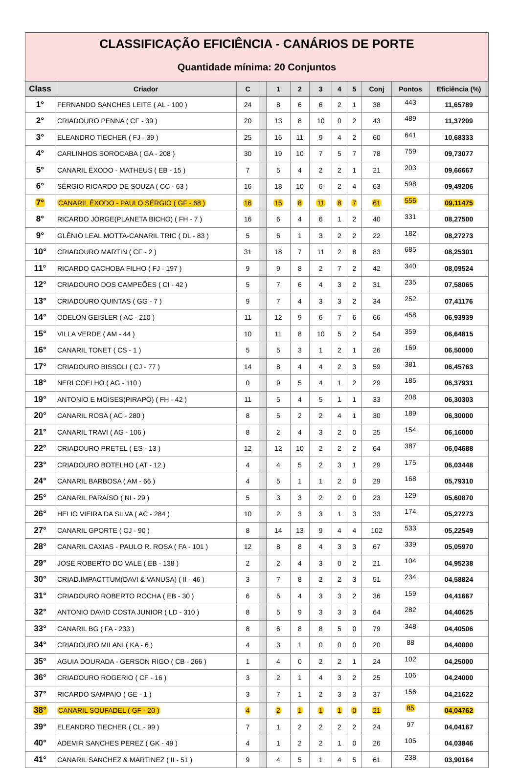CLASSIFICAÇÃO EFICIÊNCIA - CANÁRIOS DE PORTE
Quantidade mínima: 20 Conjuntos
| Class | Criador | C | | 1 | 2 | 3 | 4 | 5 | Conj | Pontos | Eficiência (%) |
| --- | --- | --- | --- | --- | --- | --- | --- | --- | --- | --- | --- |
| 1° | FERNANDO SANCHES LEITE ( AL - 100 ) | 24 | | 8 | 6 | 6 | 2 | 1 | 38 | 443 | 11,65789 |
| 2° | CRIADOURO PENNA ( CF - 39 ) | 20 | | 13 | 8 | 10 | 0 | 2 | 43 | 489 | 11,37209 |
| 3° | ELEANDRO TIECHER ( FJ - 39 ) | 25 | | 16 | 11 | 9 | 4 | 2 | 60 | 641 | 10,68333 |
| 4° | CARLINHOS SOROCABA ( GA - 208 ) | 30 | | 19 | 10 | 7 | 5 | 7 | 78 | 759 | 09,73077 |
| 5° | CANARIL ÊXODO - MATHEUS ( EB - 15 ) | 7 | | 5 | 4 | 2 | 2 | 1 | 21 | 203 | 09,66667 |
| 6° | SÉRGIO RICARDO DE SOUZA ( CC - 63 ) | 16 | | 18 | 10 | 6 | 2 | 4 | 63 | 598 | 09,49206 |
| 7° | CANARIL ÊXODO - PAULO SÉRGIO ( GF - 68 ) | 16 | | 15 | 8 | 11 | 8 | 7 | 61 | 556 | 09,11475 |
| 8° | RICARDO JORGE(PLANETA BICHO) ( FH - 7 ) | 16 | | 6 | 4 | 6 | 1 | 2 | 40 | 331 | 08,27500 |
| 9° | GLÊNIO LEAL MOTTA-CANARIL TRIC ( DL - 83 ) | 5 | | 6 | 1 | 3 | 2 | 2 | 22 | 182 | 08,27273 |
| 10° | CRIADOURO MARTIN ( CF - 2 ) | 31 | | 18 | 7 | 11 | 2 | 8 | 83 | 685 | 08,25301 |
| 11° | RICARDO CACHOBA FILHO ( FJ - 197 ) | 9 | | 9 | 8 | 2 | 7 | 2 | 42 | 340 | 08,09524 |
| 12° | CRIADOURO DOS CAMPEÕES ( CI - 42 ) | 5 | | 7 | 6 | 4 | 3 | 2 | 31 | 235 | 07,58065 |
| 13° | CRIADOURO QUINTAS ( GG - 7 ) | 9 | | 7 | 4 | 3 | 3 | 2 | 34 | 252 | 07,41176 |
| 14° | ODELON GEISLER ( AC - 210 ) | 11 | | 12 | 9 | 6 | 7 | 6 | 66 | 458 | 06,93939 |
| 15° | VILLA VERDE ( AM - 44 ) | 10 | | 11 | 8 | 10 | 5 | 2 | 54 | 359 | 06,64815 |
| 16° | CANARIL TONET ( CS - 1 ) | 5 | | 5 | 3 | 1 | 2 | 1 | 26 | 169 | 06,50000 |
| 17° | CRIADOURO BISSOLI ( CJ - 77 ) | 14 | | 8 | 4 | 4 | 2 | 3 | 59 | 381 | 06,45763 |
| 18° | NERI COELHO ( AG - 110 ) | 0 | | 9 | 5 | 4 | 1 | 2 | 29 | 185 | 06,37931 |
| 19° | ANTONIO E MOISES(PIRAPÓ) ( FH - 42 ) | 11 | | 5 | 4 | 5 | 1 | 1 | 33 | 208 | 06,30303 |
| 20° | CANARIL ROSA ( AC - 280 ) | 8 | | 5 | 2 | 2 | 4 | 1 | 30 | 189 | 06,30000 |
| 21° | CANARIL TRAVI ( AG - 106 ) | 8 | | 2 | 4 | 3 | 2 | 0 | 25 | 154 | 06,16000 |
| 22° | CRIADOURO PRETEL ( ES - 13 ) | 12 | | 12 | 10 | 2 | 2 | 2 | 64 | 387 | 06,04688 |
| 23° | CRIADOURO BOTELHO ( AT - 12 ) | 4 | | 4 | 5 | 2 | 3 | 1 | 29 | 175 | 06,03448 |
| 24° | CANARIL BARBOSA ( AM - 66 ) | 4 | | 5 | 1 | 1 | 2 | 0 | 29 | 168 | 05,79310 |
| 25° | CANARIL PARAÍSO ( NI - 29 ) | 5 | | 3 | 3 | 2 | 2 | 0 | 23 | 129 | 05,60870 |
| 26° | HELIO VIEIRA DA SILVA ( AC - 284 ) | 10 | | 2 | 3 | 3 | 1 | 3 | 33 | 174 | 05,27273 |
| 27° | CANARIL GPORTE ( CJ - 90 ) | 8 | | 14 | 13 | 9 | 4 | 4 | 102 | 533 | 05,22549 |
| 28° | CANARIL CAXIAS - PAULO R. ROSA ( FA - 101 ) | 12 | | 8 | 8 | 4 | 3 | 3 | 67 | 339 | 05,05970 |
| 29° | JOSÉ ROBERTO DO VALE ( EB - 138 ) | 2 | | 2 | 4 | 3 | 0 | 2 | 21 | 104 | 04,95238 |
| 30° | CRIAD.IMPACTTUM(DAVI & VANUSA) ( II - 46 ) | 3 | | 7 | 8 | 2 | 2 | 3 | 51 | 234 | 04,58824 |
| 31° | CRIADOURO ROBERTO ROCHA ( EB - 30 ) | 6 | | 5 | 4 | 3 | 3 | 2 | 36 | 159 | 04,41667 |
| 32° | ANTONIO DAVID COSTA JUNIOR ( LD - 310 ) | 8 | | 5 | 9 | 3 | 3 | 3 | 64 | 282 | 04,40625 |
| 33° | CANARIL BG ( FA - 233 ) | 8 | | 6 | 8 | 8 | 5 | 0 | 79 | 348 | 04,40506 |
| 34° | CRIADOURO MILANI ( KA - 6 ) | 4 | | 3 | 1 | 0 | 0 | 0 | 20 | 88 | 04,40000 |
| 35° | AGUIA DOURADA - GERSON RIGO ( CB - 266 ) | 1 | | 4 | 0 | 2 | 2 | 1 | 24 | 102 | 04,25000 |
| 36° | CRIADOURO ROGERIO ( CF - 16 ) | 3 | | 2 | 1 | 4 | 3 | 2 | 25 | 106 | 04,24000 |
| 37° | RICARDO SAMPAIO ( GE - 1 ) | 3 | | 7 | 1 | 2 | 3 | 3 | 37 | 156 | 04,21622 |
| 38° | CANARIL SOUFADEL ( GF - 20 ) | 4 | | 2 | 1 | 1 | 1 | 0 | 21 | 85 | 04,04762 |
| 39° | ELEANDRO TIECHER ( CL - 99 ) | 7 | | 1 | 2 | 2 | 2 | 2 | 24 | 97 | 04,04167 |
| 40° | ADEMIR SANCHES PEREZ ( GK - 49 ) | 4 | | 1 | 2 | 2 | 1 | 0 | 26 | 105 | 04,03846 |
| 41° | CANARIL SANCHEZ & MARTINEZ ( II - 51 ) | 9 | | 4 | 5 | 1 | 4 | 5 | 61 | 238 | 03,90164 |